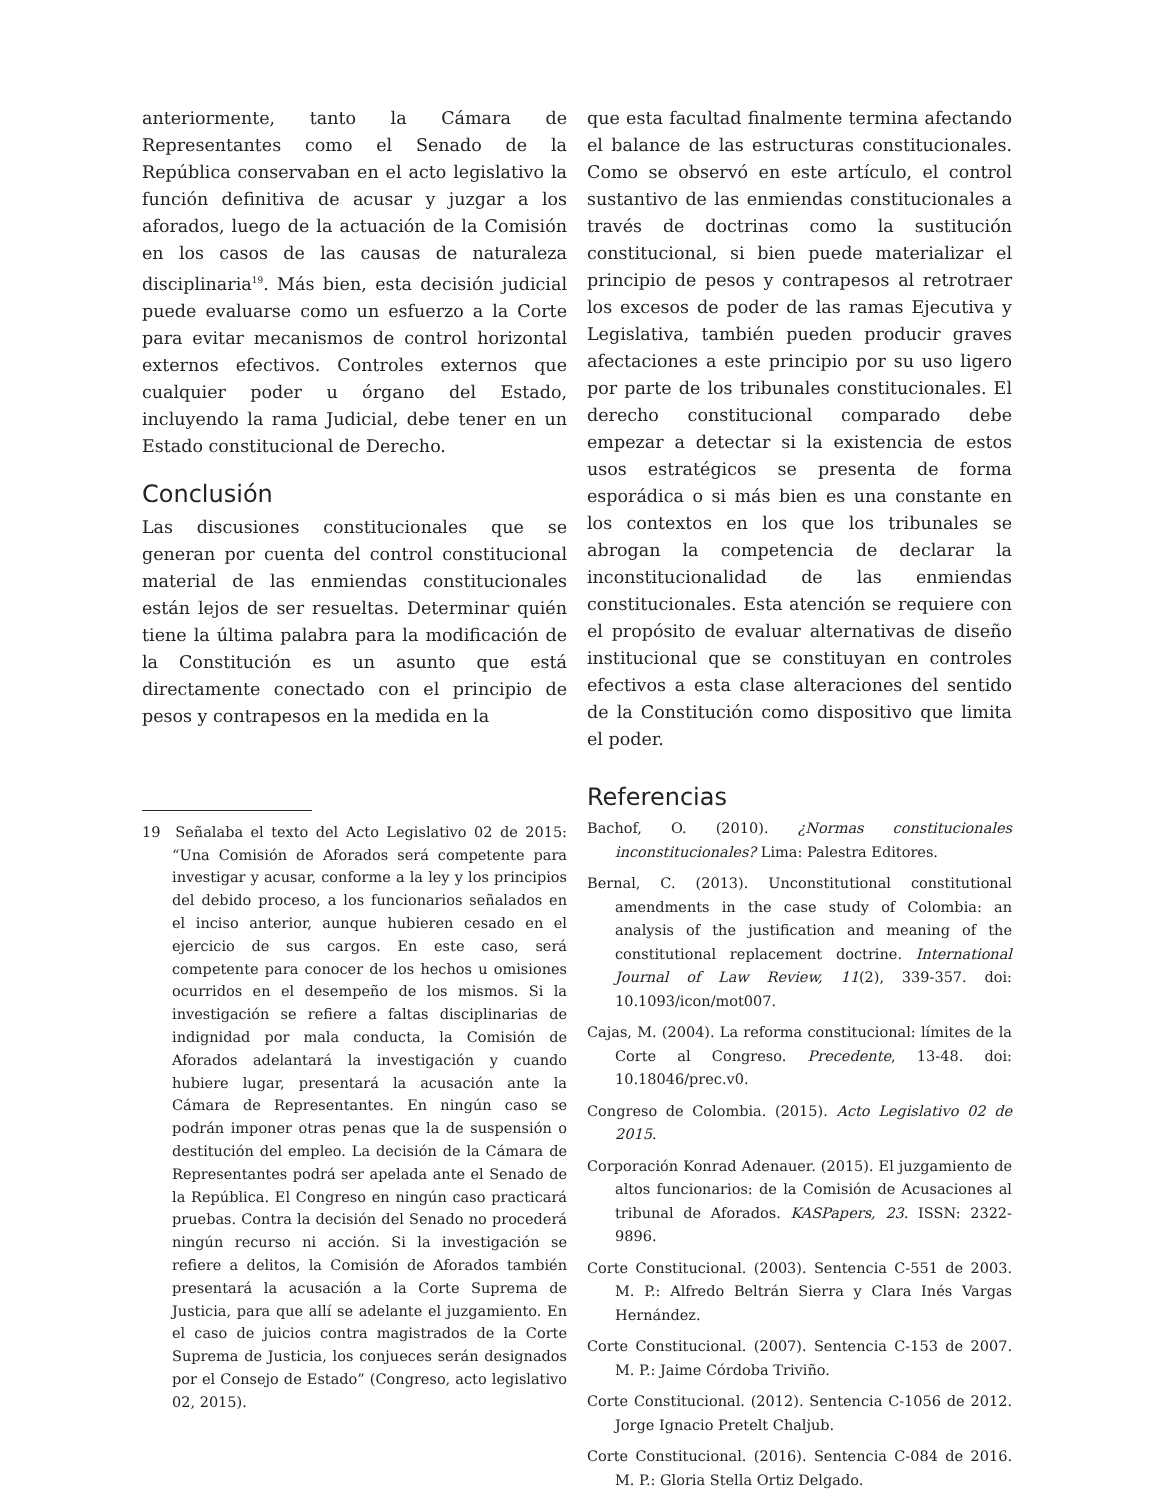anteriormente, tanto la Cámara de Representantes como el Senado de la República conservaban en el acto legislativo la función definitiva de acusar y juzgar a los aforados, luego de la actuación de la Comisión en los casos de las causas de naturaleza disciplinaria<sup>19</sup>. Más bien, esta decisión judicial puede evaluarse como un esfuerzo a la Corte para evitar mecanismos de control horizontal externos efectivos. Controles externos que cualquier poder u órgano del Estado, incluyendo la rama Judicial, debe tener en un Estado constitucional de Derecho.
Conclusión
Las discusiones constitucionales que se generan por cuenta del control constitucional material de las enmiendas constitucionales están lejos de ser resueltas. Determinar quién tiene la última palabra para la modificación de la Constitución es un asunto que está directamente conectado con el principio de pesos y contrapesos en la medida en la
19 Señalaba el texto del Acto Legislativo 02 de 2015: “Una Comisión de Aforados será competente para investigar y acusar, conforme a la ley y los principios del debido proceso, a los funcionarios señalados en el inciso anterior, aunque hubieren cesado en el ejercicio de sus cargos. En este caso, será competente para conocer de los hechos u omisiones ocurridos en el desempeño de los mismos. Si la investigación se refiere a faltas disciplinarias de indignidad por mala conducta, la Comisión de Aforados adelantará la investigación y cuando hubiere lugar, presentará la acusación ante la Cámara de Representantes. En ningún caso se podrán imponer otras penas que la de suspensión o destitución del empleo. La decisión de la Cámara de Representantes podrá ser apelada ante el Senado de la República. El Congreso en ningún caso practicará pruebas. Contra la decisión del Senado no procederá ningún recurso ni acción. Si la investigación se refiere a delitos, la Comisión de Aforados también presentará la acusación a la Corte Suprema de Justicia, para que allí se adelante el juzgamiento. En el caso de juicios contra magistrados de la Corte Suprema de Justicia, los conjueces serán designados por el Consejo de Estado” (Congreso, acto legislativo 02, 2015).
que esta facultad finalmente termina afectando el balance de las estructuras constitucionales. Como se observó en este artículo, el control sustantivo de las enmiendas constitucionales a través de doctrinas como la sustitución constitucional, si bien puede materializar el principio de pesos y contrapesos al retrotraer los excesos de poder de las ramas Ejecutiva y Legislativa, también pueden producir graves afectaciones a este principio por su uso ligero por parte de los tribunales constitucionales. El derecho constitucional comparado debe empezar a detectar si la existencia de estos usos estratégicos se presenta de forma esporádica o si más bien es una constante en los contextos en los que los tribunales se abrogan la competencia de declarar la inconstitucionalidad de las enmiendas constitucionales. Esta atención se requiere con el propósito de evaluar alternativas de diseño institucional que se constituyan en controles efectivos a esta clase alteraciones del sentido de la Constitución como dispositivo que limita el poder.
Referencias
Bachof, O. (2010). ¿Normas constitucionales inconstitucionales? Lima: Palestra Editores.
Bernal, C. (2013). Unconstitutional constitutional amendments in the case study of Colombia: an analysis of the justification and meaning of the constitutional replacement doctrine. International Journal of Law Review, 11(2), 339-357. doi: 10.1093/icon/mot007.
Cajas, M. (2004). La reforma constitucional: límites de la Corte al Congreso. Precedente, 13-48. doi: 10.18046/prec.v0.
Congreso de Colombia. (2015). Acto Legislativo 02 de 2015.
Corporación Konrad Adenauer. (2015). El juzgamiento de altos funcionarios: de la Comisión de Acusaciones al tribunal de Aforados. KASPapers, 23. ISSN: 2322-9896.
Corte Constitucional. (2003). Sentencia C-551 de 2003. M. P.: Alfredo Beltrán Sierra y Clara Inés Vargas Hernández.
Corte Constitucional. (2007). Sentencia C-153 de 2007. M. P.: Jaime Córdoba Triviño.
Corte Constitucional. (2012). Sentencia C-1056 de 2012. Jorge Ignacio Pretelt Chaljub.
Corte Constitucional. (2016). Sentencia C-084 de 2016. M. P.: Gloria Stella Ortiz Delgado.